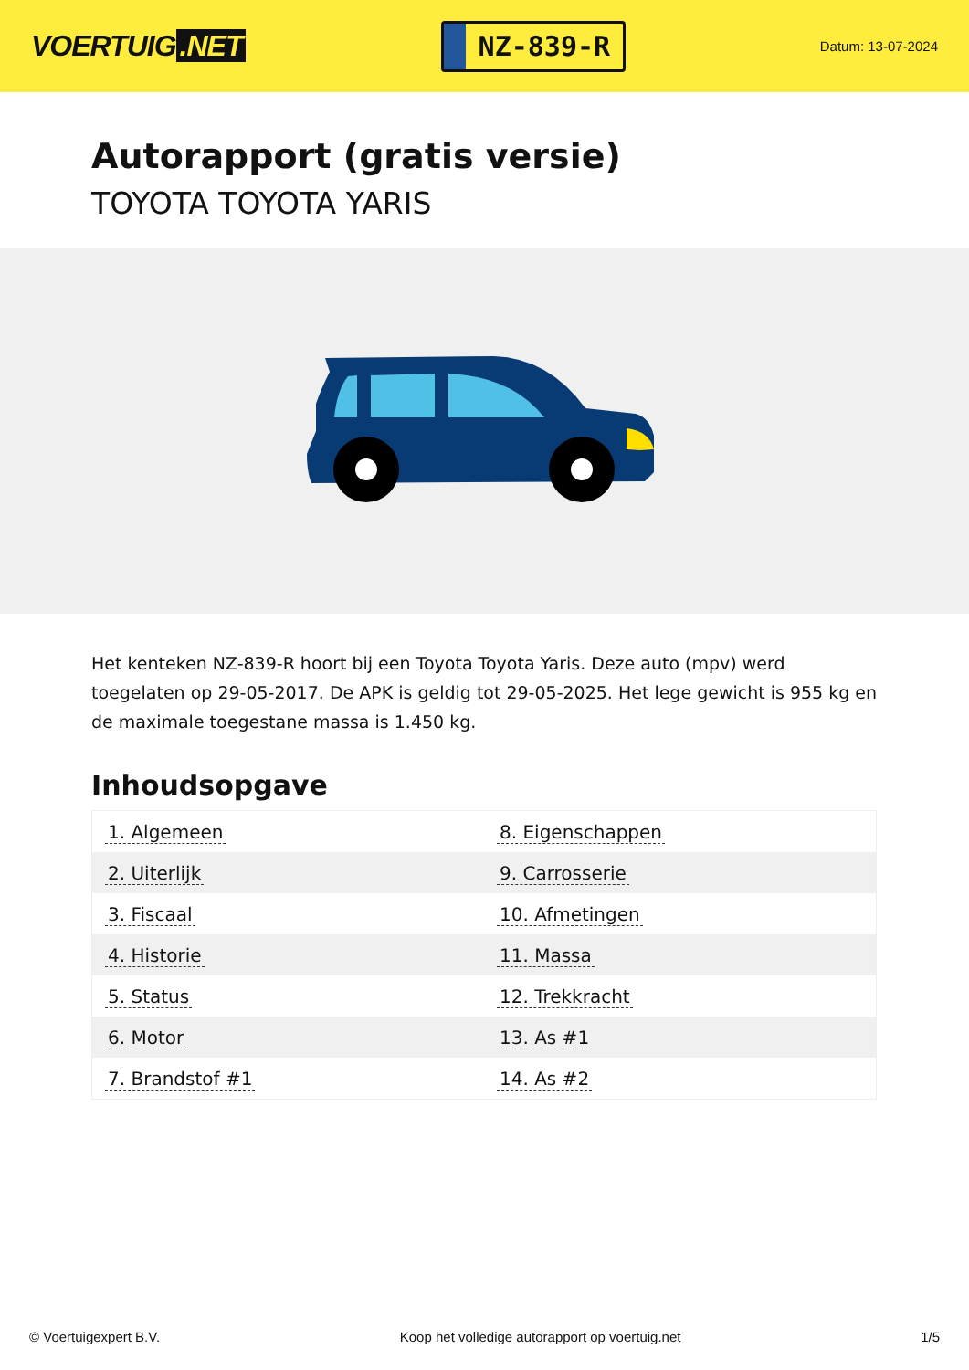VOERTUIG.NET
NZ-839-R
Datum: 13-07-2024
Autorapport (gratis versie)
TOYOTA TOYOTA YARIS
Het kenteken NZ-839-R hoort bij een Toyota Toyota Yaris. Deze auto (mpv) werd toegelaten op 29-05-2017. De APK is geldig tot 29-05-2025. Het lege gewicht is 955 kg en de maximale toegestane massa is 1.450 kg.
Inhoudsopgave
| 1. Algemeen | 8. Eigenschappen |
| 2. Uiterlijk | 9. Carrosserie |
| 3. Fiscaal | 10. Afmetingen |
| 4. Historie | 11. Massa |
| 5. Status | 12. Trekkracht |
| 6. Motor | 13. As #1 |
| 7. Brandstof #1 | 14. As #2 |
© Voertuigexpert B.V. Koop het volledige autorapport op voertuig.net 1/5